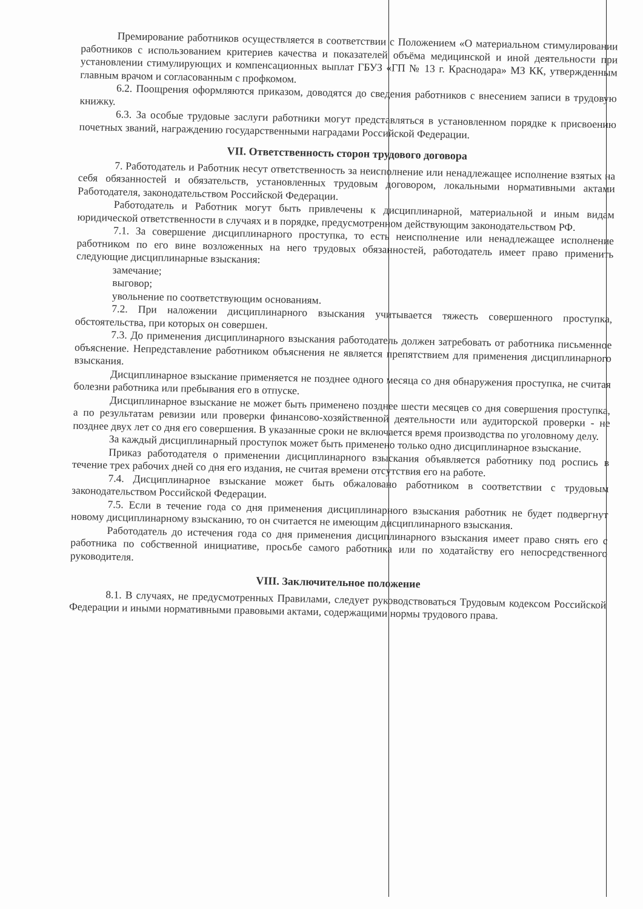Премирование работников осуществляется в соответствии с Положением «О материальном стимулировании работников с использованием критериев качества и показателей объёма медицинской и иной деятельности при установлении стимулирующих и компенсационных выплат ГБУЗ «ГП № 13 г. Краснодара» МЗ КК, утвержденным главным врачом и согласованным с профкомом.
6.2. Поощрения оформляются приказом, доводятся до сведения работников с внесением записи в трудовую книжку.
6.3. За особые трудовые заслуги работники могут представляться в установленном порядке к присвоению почетных званий, награждению государственными наградами Российской Федерации.
VII. Ответственность сторон трудового договора
7. Работодатель и Работник несут ответственность за неисполнение или ненадлежащее исполнение взятых на себя обязанностей и обязательств, установленных трудовым договором, локальными нормативными актами Работодателя, законодательством Российской Федерации.
Работодатель и Работник могут быть привлечены к дисциплинарной, материальной и иным видам юридической ответственности в случаях и в порядке, предусмотренном действующим законодательством РФ.
7.1. За совершение дисциплинарного проступка, то есть неисполнение или ненадлежащее исполнение работником по его вине возложенных на него трудовых обязанностей, работодатель имеет право применить следующие дисциплинарные взыскания:
замечание;
выговор;
увольнение по соответствующим основаниям.
7.2. При наложении дисциплинарного взыскания учитывается тяжесть совершенного проступка, обстоятельства, при которых он совершен.
7.3. До применения дисциплинарного взыскания работодатель должен затребовать от работника письменное объяснение. Непредставление работником объяснения не является препятствием для применения дисциплинарного взыскания.
Дисциплинарное взыскание применяется не позднее одного месяца со дня обнаружения проступка, не считая болезни работника или пребывания его в отпуске.
Дисциплинарное взыскание не может быть применено позднее шести месяцев со дня совершения проступка, а по результатам ревизии или проверки финансово-хозяйственной деятельности или аудиторской проверки - не позднее двух лет со дня его совершения. В указанные сроки не включается время производства по уголовному делу.
За каждый дисциплинарный проступок может быть применено только одно дисциплинарное взыскание.
Приказ работодателя о применении дисциплинарного взыскания объявляется работнику под роспись в течение трех рабочих дней со дня его издания, не считая времени отсутствия его на работе.
7.4. Дисциплинарное взыскание может быть обжаловано работником в соответствии с трудовым законодательством Российской Федерации.
7.5. Если в течение года со дня применения дисциплинарного взыскания работник не будет подвергнут новому дисциплинарному взысканию, то он считается не имеющим дисциплинарного взыскания.
Работодатель до истечения года со дня применения дисциплинарного взыскания имеет право снять его с работника по собственной инициативе, просьбе самого работника или по ходатайству его непосредственного руководителя.
VIII. Заключительное положение
8.1. В случаях, не предусмотренных Правилами, следует руководствоваться Трудовым кодексом Российской Федерации и иными нормативными правовыми актами, содержащими нормы трудового права.